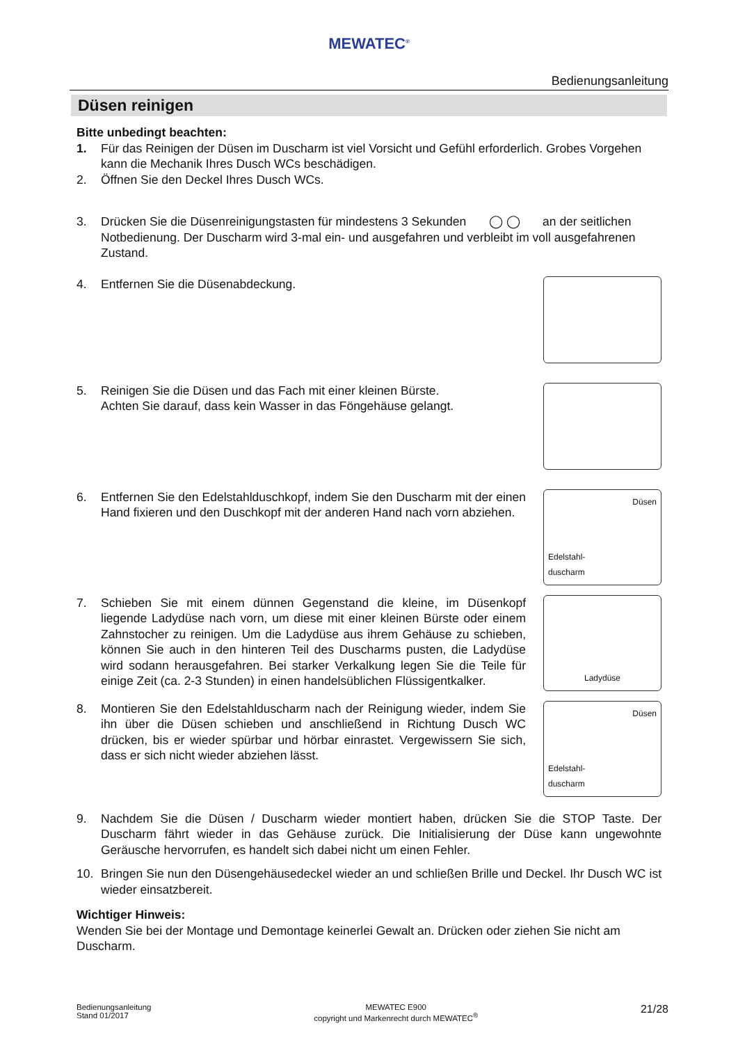MEWATEC<sup>®</sup>
Bedienungsanleitung
Düsen reinigen
Bitte unbedingt beachten:
1. Für das Reinigen der Düsen im Duscharm ist viel Vorsicht und Gefühl erforderlich. Grobes Vorgehen kann die Mechanik Ihres Dusch WCs beschädigen.
2. Öffnen Sie den Deckel Ihres Dusch WCs.
3. Drücken Sie die Düsenreinigungstasten für mindestens 3 Sekunden ◯ ◯ an der seitlichen Notbedienung. Der Duscharm wird 3-mal ein- und ausgefahren und verbleibt im voll ausgefahrenen Zustand.
4. Entfernen Sie die Düsenabdeckung.
5. Reinigen Sie die Düsen und das Fach mit einer kleinen Bürste.
Achten Sie darauf, dass kein Wasser in das Föngehäuse gelangt.
6. Entfernen Sie den Edelstahlduschkopf, indem Sie den Duscharm mit der einen Hand fixieren und den Duschkopf mit der anderen Hand nach vorn abziehen.
Düsen
Edelstahl-
duscharm
7. Schieben Sie mit einem dünnen Gegenstand die kleine, im Düsenkopf liegende Ladydüse nach vorn, um diese mit einer kleinen Bürste oder einem Zahnstocher zu reinigen. Um die Ladydüse aus ihrem Gehäuse zu schieben, können Sie auch in den hinteren Teil des Duscharms pusten, die Ladydüse wird sodann herausgefahren. Bei starker Verkalkung legen Sie die Teile für einige Zeit (ca. 2-3 Stunden) in einen handelsüblichen Flüssigentkalker.
Ladydüse
8. Montieren Sie den Edelstahlduscharm nach der Reinigung wieder, indem Sie ihn über die Düsen schieben und anschließend in Richtung Dusch WC drücken, bis er wieder spürbar und hörbar einrastet. Vergewissern Sie sich, dass er sich nicht wieder abziehen lässt.
Düsen
Edelstahl-
duscharm
9. Nachdem Sie die Düsen / Duscharm wieder montiert haben, drücken Sie die STOP Taste. Der Duscharm fährt wieder in das Gehäuse zurück. Die Initialisierung der Düse kann ungewohnte Geräusche hervorrufen, es handelt sich dabei nicht um einen Fehler.
10. Bringen Sie nun den Düsengehäusedeckel wieder an und schließen Brille und Deckel. Ihr Dusch WC ist wieder einsatzbereit.
Wichtiger Hinweis:
Wenden Sie bei der Montage und Demontage keinerlei Gewalt an. Drücken oder ziehen Sie nicht am Duscharm.
Bedienungsanleitung
Stand 01/2017
MEWATEC E900
copyright und Markenrecht durch MEWATEC<sup>®</sup>
21/28